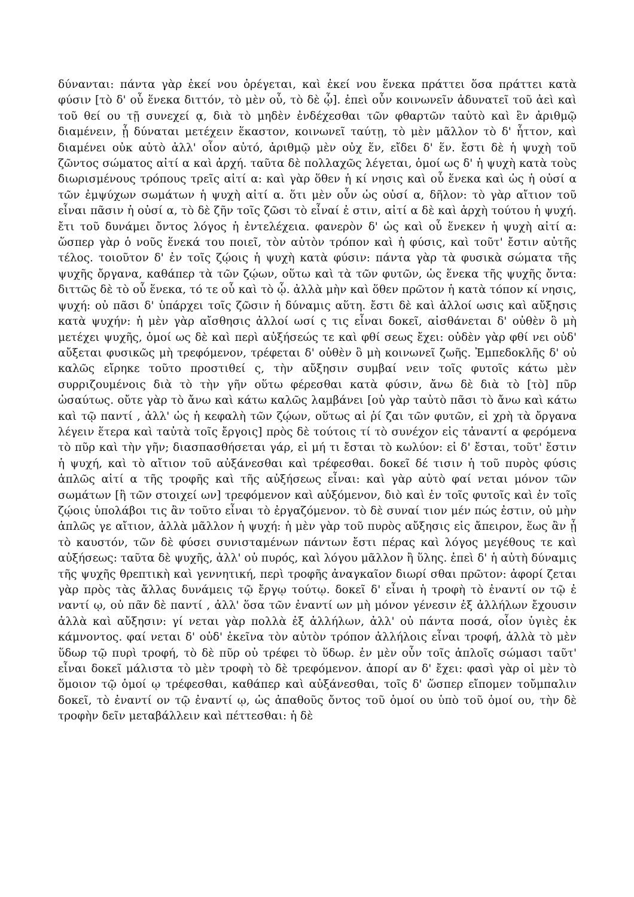δύνανται: πάντα γὰρ ἐκεί νου ὀρέγεται, καὶ ἐκεί νου ἕνεκα πράττει ὅσα πράττει κατὰ φύσιν [τὸ δ' οὗ ἕνεκα διττόν, τὸ μὲν οὗ, τὸ δὲ ᾧ]. ἐπεὶ οὖν κοινωνεῖν ἀδυνατεῖ τοῦ ἀεὶ καὶ τοῦ θεί ου τῇ συνεχεί ᾳ, διὰ τὸ μηδὲν ἐνδέχεσθαι τῶν φθαρτῶν ταὐτὸ καὶ ἓν ἀριθμῷ διαμένειν, ᾗ δύναται μετέχειν ἕκαστον, κοινωνεῖ ταύτῃ, τὸ μὲν μᾶλλον τὸ δ' ἧττον, καὶ διαμένει οὐκ αὐτὸ ἀλλ' οἷον αὐτό, ἀριθμῷ μὲν οὐχ ἕν, εἴδει δ' ἕν. ἔστι δὲ ἡ ψυχὴ τοῦ ζῶντος σώματος αἰτί α καὶ ἀρχή. ταῦτα δὲ πολλαχῶς λέγεται, ὁμοί ως δ' ἡ ψυχὴ κατὰ τοὺς διωρισμένους τρόπους τρεῖς αἰτί α: καὶ γὰρ ὅθεν ἡ κί νησις καὶ οὗ ἕνεκα καὶ ὡς ἡ οὐσί α τῶν ἐμψύχων σωμάτων ἡ ψυχὴ αἰτί α. ὅτι μὲν οὖν ὡς οὐσί α, δῆλον: τὸ γὰρ αἴτιον τοῦ εἶναι πᾶσιν ἡ οὐσί α, τὸ δὲ ζῆν τοῖς ζῶσι τὸ εἶναί ἐ στιν, αἰτί α δὲ καὶ ἀρχὴ τούτου ἡ ψυχή. ἔτι τοῦ δυνάμει ὄντος λόγος ἡ ἐντελέχεια. φανερὸν δ' ὡς καὶ οὗ ἕνεκεν ἡ ψυχὴ αἰτί α: ὥσπερ γὰρ ὁ νοῦς ἕνεκά του ποιεῖ, τὸν αὐτὸν τρόπον καὶ ἡ φύσις, καὶ τοῦτ' ἔστιν αὐτῆς τέλος. τοιοῦτον δ' ἐν τοῖς ζῴοις ἡ ψυχὴ κατὰ φύσιν: πάντα γὰρ τὰ φυσικὰ σώματα τῆς ψυχῆς ὄργανα, καθάπερ τὰ τῶν ζῴων, οὕτω καὶ τὰ τῶν φυτῶν, ὡς ἕνεκα τῆς ψυχῆς ὄντα: διττῶς δὲ τὸ οὗ ἕνεκα, τό τε οὗ καὶ τὸ ᾧ. ἀλλὰ μὴν καὶ ὅθεν πρῶτον ἡ κατὰ τόπον κί νησις, ψυχή: οὐ πᾶσι δ' ὑπάρχει τοῖς ζῶσιν ἡ δύναμις αὕτη. ἔστι δὲ καὶ ἀλλοί ωσις καὶ αὔξησις κατὰ ψυχήν: ἡ μὲν γὰρ αἴσθησις ἀλλοί ωσί ς τις εἶναι δοκεῖ, αἰσθάνεται δ' οὐθὲν ὃ μὴ μετέχει ψυχῆς, ὁμοί ως δὲ καὶ περὶ αὐξήσεώς τε καὶ φθί σεως ἔχει: οὐδὲν γὰρ φθί νει οὐδ' αὔξεται φυσικῶς μὴ τρεφόμενον, τρέφεται δ' οὐθὲν ὃ μὴ κοινωνεῖ ζωῆς. Ἐμπεδοκλῆς δ' οὐ καλῶς εἴρηκε τοῦτο προστιθεί ς, τὴν αὔξησιν συμβαί νειν τοῖς φυτοῖς κάτω μὲν συρριζουμένοις διὰ τὸ τὴν γῆν οὕτω φέρεσθαι κατὰ φύσιν, ἄνω δὲ διὰ τὸ [τὸ] πῦρ ὡσαύτως. οὔτε γὰρ τὸ ἄνω καὶ κάτω καλῶς λαμβάνει [οὐ γὰρ ταὐτὸ πᾶσι τὸ ἄνω καὶ κάτω καὶ τῷ παντί , ἀλλ' ὡς ἡ κεφαλὴ τῶν ζῴων, οὕτως αἱ ῥί ζαι τῶν φυτῶν, εἰ χρὴ τὰ ὄργανα λέγειν ἕτερα καὶ ταὐτὰ τοῖς ἔργοις] πρὸς δὲ τούτοις τί τὸ συνέχον εἰς τἀναντί α φερόμενα τὸ πῦρ καὶ τὴν γῆν; διασπασθήσεται γάρ, εἰ μή τι ἔσται τὸ κωλύον: εἰ δ' ἔσται, τοῦτ' ἔστιν ἡ ψυχή, καὶ τὸ αἴτιον τοῦ αὐξάνεσθαι καὶ τρέφεσθαι. δοκεῖ δέ τισιν ἡ τοῦ πυρὸς φύσις ἁπλῶς αἰτί α τῆς τροφῆς καὶ τῆς αὐξήσεως εἶναι: καὶ γὰρ αὐτὸ φαί νεται μόνον τῶν σωμάτων [ἢ τῶν στοιχεί ων] τρεφόμενον καὶ αὐξόμενον, διὸ καὶ ἐν τοῖς φυτοῖς καὶ ἐν τοῖς ζῴοις ὑπολάβοι τις ἂν τοῦτο εἶναι τὸ ἐργαζόμενον. τὸ δὲ συναί τιον μέν πώς ἐστιν, οὐ μὴν ἁπλῶς γε αἴτιον, ἀλλὰ μᾶλλον ἡ ψυχή: ἡ μὲν γὰρ τοῦ πυρὸς αὔξησις εἰς ἄπειρον, ἕως ἂν ᾖ τὸ καυστόν, τῶν δὲ φύσει συνισταμένων πάντων ἔστι πέρας καὶ λόγος μεγέθους τε καὶ αὐξήσεως: ταῦτα δὲ ψυχῆς, ἀλλ' οὐ πυρός, καὶ λόγου μᾶλλον ἢ ὕλης. ἐπεὶ δ' ἡ αὐτὴ δύναμις τῆς ψυχῆς θρεπτικὴ καὶ γεννητική, περὶ τροφῆς ἀναγκαῖον διωρί σθαι πρῶτον: ἀφορί ζεται γὰρ πρὸς τὰς ἄλλας δυνάμεις τῷ ἔργῳ τούτῳ. δοκεῖ δ' εἶναι ἡ τροφὴ τὸ ἐναντί ον τῷ ἐ ναντί ῳ, οὐ πᾶν δὲ παντί , ἀλλ' ὅσα τῶν ἐναντί ων μὴ μόνον γένεσιν ἐξ ἀλλήλων ἔχουσιν ἀλλὰ καὶ αὔξησιν: γί νεται γὰρ πολλὰ ἐξ ἀλλήλων, ἀλλ' οὐ πάντα ποσά, οἷον ὑγιὲς ἐκ κάμνοντος. φαί νεται δ' οὐδ' ἐκεῖνα τὸν αὐτὸν τρόπον ἀλλήλοις εἶναι τροφή, ἀλλὰ τὸ μὲν ὕδωρ τῷ πυρὶ τροφή, τὸ δὲ πῦρ οὐ τρέφει τὸ ὕδωρ. ἐν μὲν οὖν τοῖς ἁπλοῖς σώμασι ταῦτ' εἶναι δοκεῖ μάλιστα τὸ μὲν τροφὴ τὸ δὲ τρεφόμενον. ἀπορί αν δ' ἔχει: φασὶ γὰρ οἱ μὲν τὸ ὅμοιον τῷ ὁμοί ῳ τρέφεσθαι, καθάπερ καὶ αὐξάνεσθαι, τοῖς δ' ὥσπερ εἴπομεν τοὔμπαλιν δοκεῖ, τὸ ἐναντί ον τῷ ἐναντί ῳ, ὡς ἀπαθοῦς ὄντος τοῦ ὁμοί ου ὑπὸ τοῦ ὁμοί ου, τὴν δὲ τροφὴν δεῖν μεταβάλλειν καὶ πέττεσθαι: ἡ δὲ